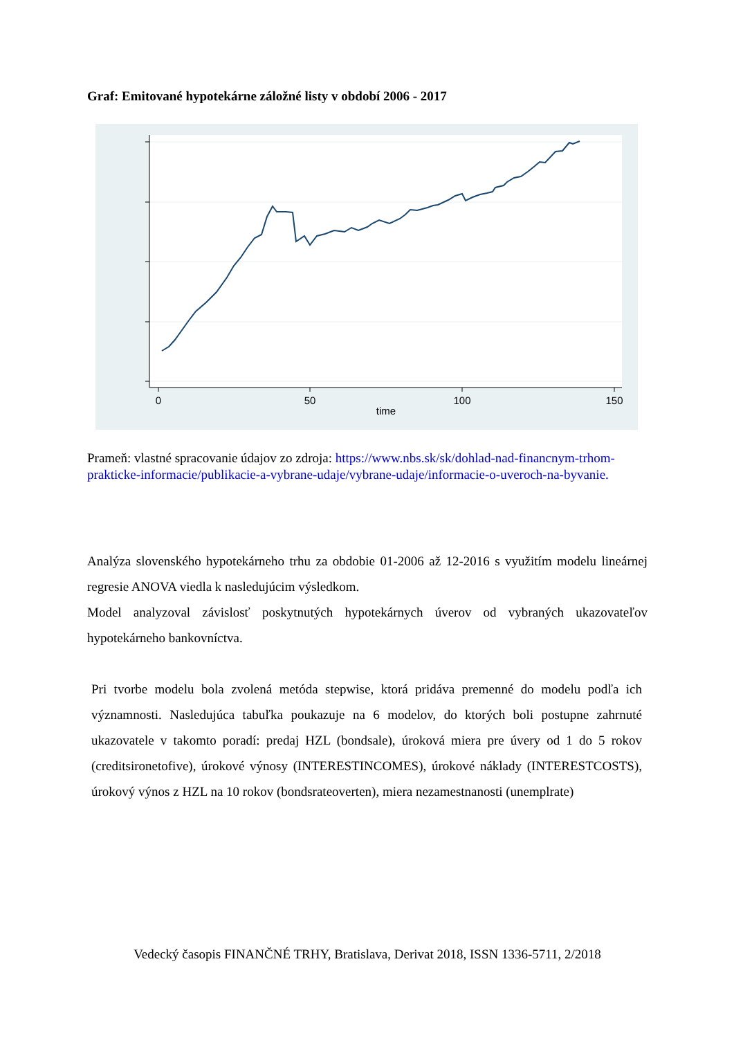Graf: Emitované hypotekárne záložné listy v období 2006 - 2017
0
50
100
150
time
Prameň: vlastné spracovanie údajov zo zdroja: https://www.nbs.sk/sk/dohlad-nad-financnym-trhom-prakticke-informacie/publikacie-a-vybrane-udaje/vybrane-udaje/informacie-o-uveroch-na-byvanie.
Analýza slovenského hypotekárneho trhu za obdobie 01-2006 až 12-2016 s využitím modelu lineárnej regresie ANOVA viedla k nasledujúcim výsledkom.
Model analyzoval závislosť poskytnutých hypotekárnych úverov od vybraných ukazovateľov hypotekárneho bankovníctva.
Pri tvorbe modelu bola zvolená metóda stepwise, ktorá pridáva premenné do modelu podľa ich významnosti. Nasledujúca tabuľka poukazuje na 6 modelov, do ktorých boli postupne zahrnuté ukazovatele v takomto poradí: predaj HZL (bondsale), úroková miera pre úvery od 1 do 5 rokov (creditsironetofive), úrokové výnosy (INTERESTINCOMES), úrokové náklady (INTERESTCOSTS), úrokový výnos z HZL na 10 rokov (bondsrateoverten), miera nezamestnanosti (unemplrate)
Vedecký časopis FINANČNÉ TRHY, Bratislava, Derivat 2018, ISSN 1336-5711, 2/2018